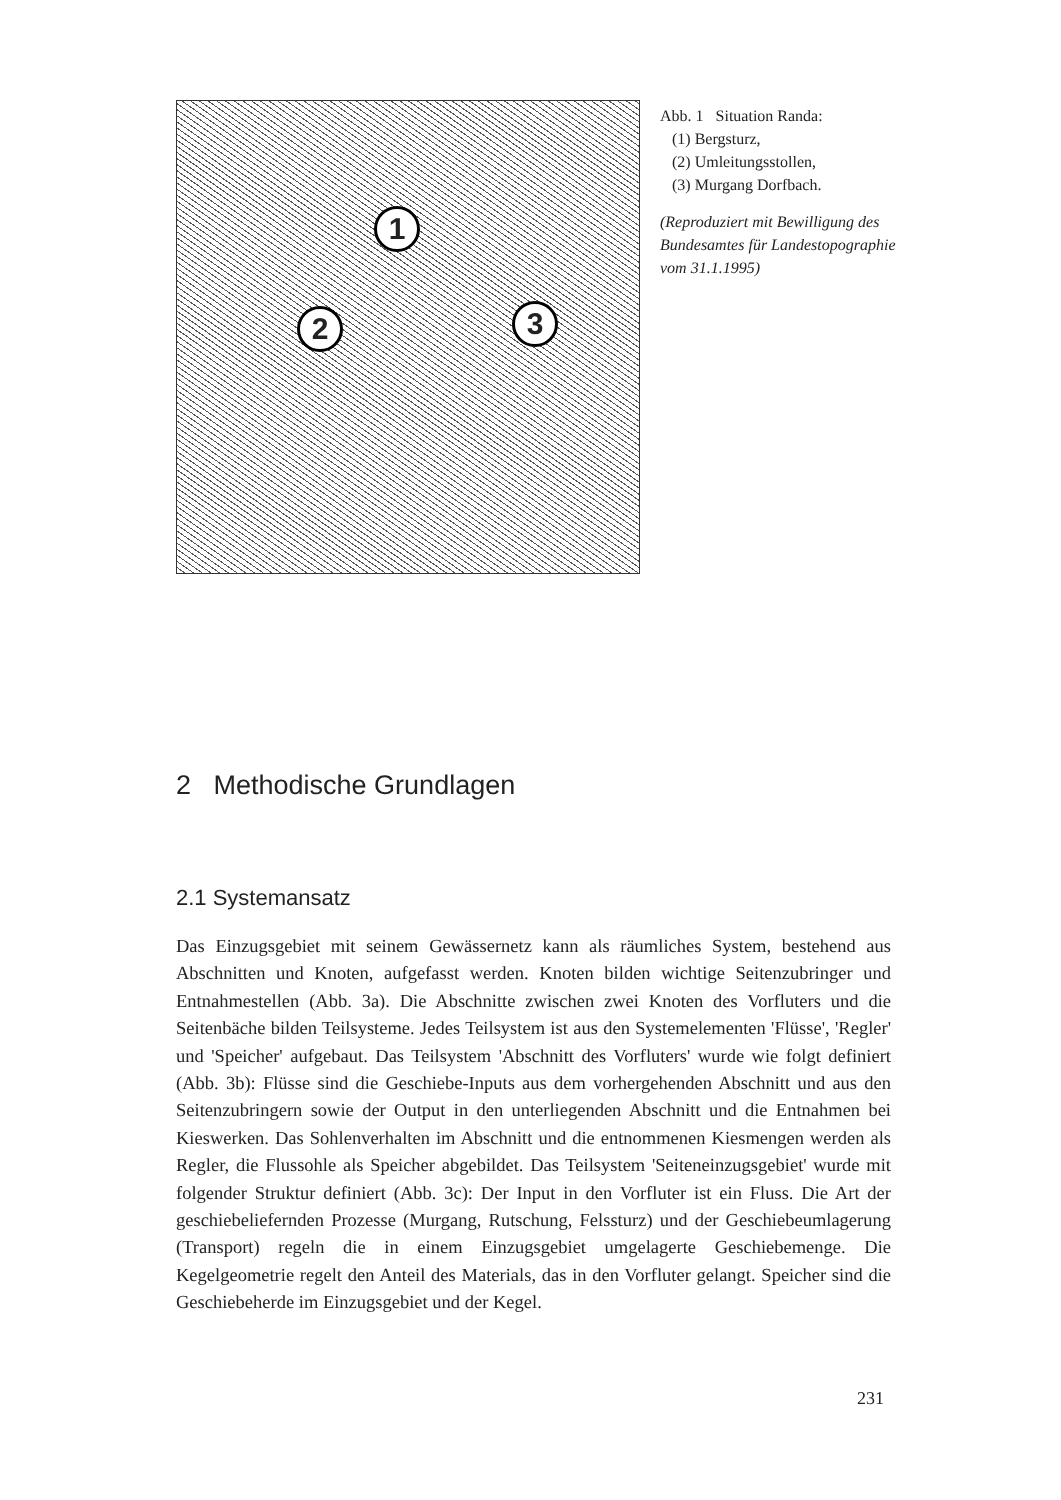1
2 3
Abb. 1 Situation Randa:
(1) Bergsturz,
(2) Umleitungsstollen,
(3) Murgang Dorfbach.
(Reproduziert mit Bewilligung des Bundesamtes für Landestopographie vom 31.1.1995)
2 Methodische Grundlagen
2.1 Systemansatz
Das Einzugsgebiet mit seinem Gewässernetz kann als räumliches System, bestehend aus Abschnitten und Knoten, aufgefasst werden. Knoten bilden wichtige Seitenzubringer und Entnahmestellen (Abb. 3a). Die Abschnitte zwischen zwei Knoten des Vorfluters und die Seitenbäche bilden Teilsysteme. Jedes Teilsystem ist aus den Systemelementen 'Flüsse', 'Regler' und 'Speicher' aufgebaut. Das Teilsystem 'Abschnitt des Vorfluters' wurde wie folgt definiert (Abb. 3b): Flüsse sind die Geschiebe-Inputs aus dem vorhergehenden Abschnitt und aus den Seitenzubringern sowie der Output in den unterliegenden Abschnitt und die Entnahmen bei Kieswerken. Das Sohlenverhalten im Abschnitt und die entnommenen Kiesmengen werden als Regler, die Flussohle als Speicher abgebildet. Das Teilsystem 'Seiteneinzugsgebiet' wurde mit folgender Struktur definiert (Abb. 3c): Der Input in den Vorfluter ist ein Fluss. Die Art der geschiebeliefernden Prozesse (Murgang, Rutschung, Felssturz) und der Geschiebeumlagerung (Transport) regeln die in einem Einzugsgebiet umgelagerte Geschiebemenge. Die Kegelgeometrie regelt den Anteil des Materials, das in den Vorfluter gelangt. Speicher sind die Geschiebeherde im Einzugsgebiet und der Kegel.
231